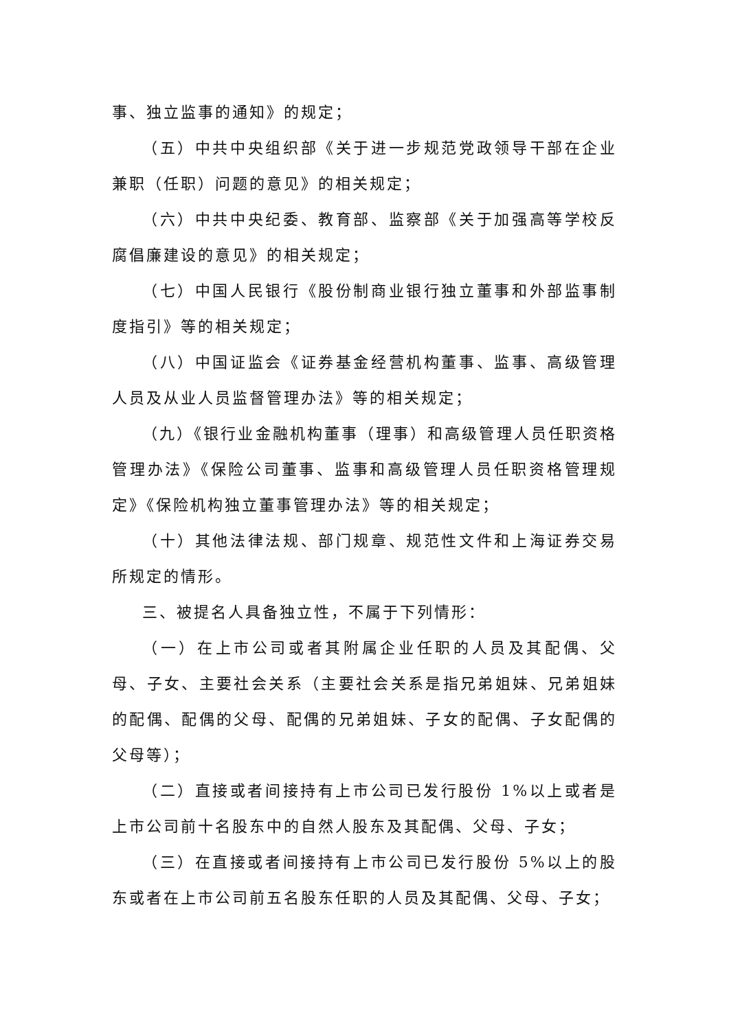事、独立监事的通知》的规定；
（五）中共中央组织部《关于进一步规范党政领导干部在企业兼职（任职）问题的意见》的相关规定；
（六）中共中央纪委、教育部、监察部《关于加强高等学校反腐倡廉建设的意见》的相关规定；
（七）中国人民银行《股份制商业银行独立董事和外部监事制度指引》等的相关规定；
（八）中国证监会《证券基金经营机构董事、监事、高级管理人员及从业人员监督管理办法》等的相关规定；
（九）《银行业金融机构董事（理事）和高级管理人员任职资格管理办法》《保险公司董事、监事和高级管理人员任职资格管理规定》《保险机构独立董事管理办法》等的相关规定；
（十）其他法律法规、部门规章、规范性文件和上海证券交易所规定的情形。
三、被提名人具备独立性，不属于下列情形：
（一）在上市公司或者其附属企业任职的人员及其配偶、父母、子女、主要社会关系（主要社会关系是指兄弟姐妹、兄弟姐妹的配偶、配偶的父母、配偶的兄弟姐妹、子女的配偶、子女配偶的父母等）；
（二）直接或者间接持有上市公司已发行股份 1%以上或者是上市公司前十名股东中的自然人股东及其配偶、父母、子女；
（三）在直接或者间接持有上市公司已发行股份 5%以上的股东或者在上市公司前五名股东任职的人员及其配偶、父母、子女；